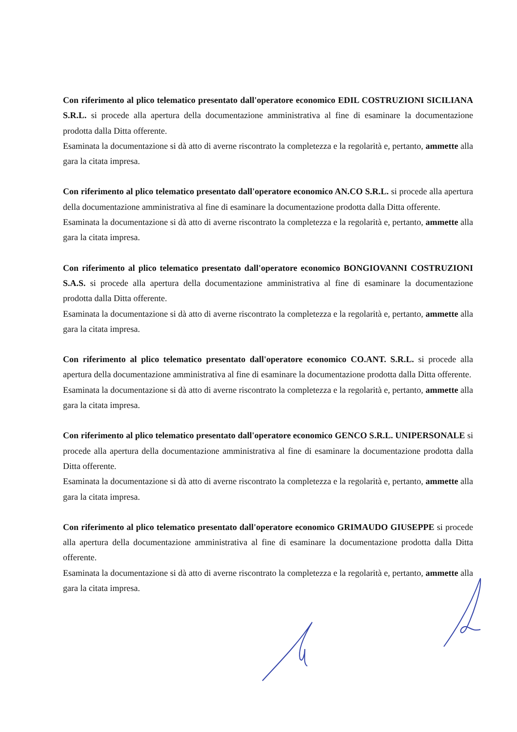Con riferimento al plico telematico presentato dall'operatore economico EDIL COSTRUZIONI SICILIANA S.R.L. si procede alla apertura della documentazione amministrativa al fine di esaminare la documentazione prodotta dalla Ditta offerente.
Esaminata la documentazione si dà atto di averne riscontrato la completezza e la regolarità e, pertanto, ammette alla gara la citata impresa.
Con riferimento al plico telematico presentato dall'operatore economico AN.CO S.R.L. si procede alla apertura della documentazione amministrativa al fine di esaminare la documentazione prodotta dalla Ditta offerente.
Esaminata la documentazione si dà atto di averne riscontrato la completezza e la regolarità e, pertanto, ammette alla gara la citata impresa.
Con riferimento al plico telematico presentato dall'operatore economico BONGIOVANNI COSTRUZIONI S.A.S. si procede alla apertura della documentazione amministrativa al fine di esaminare la documentazione prodotta dalla Ditta offerente.
Esaminata la documentazione si dà atto di averne riscontrato la completezza e la regolarità e, pertanto, ammette alla gara la citata impresa.
Con riferimento al plico telematico presentato dall'operatore economico CO.ANT. S.R.L. si procede alla apertura della documentazione amministrativa al fine di esaminare la documentazione prodotta dalla Ditta offerente.
Esaminata la documentazione si dà atto di averne riscontrato la completezza e la regolarità e, pertanto, ammette alla gara la citata impresa.
Con riferimento al plico telematico presentato dall'operatore economico GENCO S.R.L. UNIPERSONALE si procede alla apertura della documentazione amministrativa al fine di esaminare la documentazione prodotta dalla Ditta offerente.
Esaminata la documentazione si dà atto di averne riscontrato la completezza e la regolarità e, pertanto, ammette alla gara la citata impresa.
Con riferimento al plico telematico presentato dall'operatore economico GRIMAUDO GIUSEPPE si procede alla apertura della documentazione amministrativa al fine di esaminare la documentazione prodotta dalla Ditta offerente.
Esaminata la documentazione si dà atto di averne riscontrato la completezza e la regolarità e, pertanto, ammette alla gara la citata impresa.